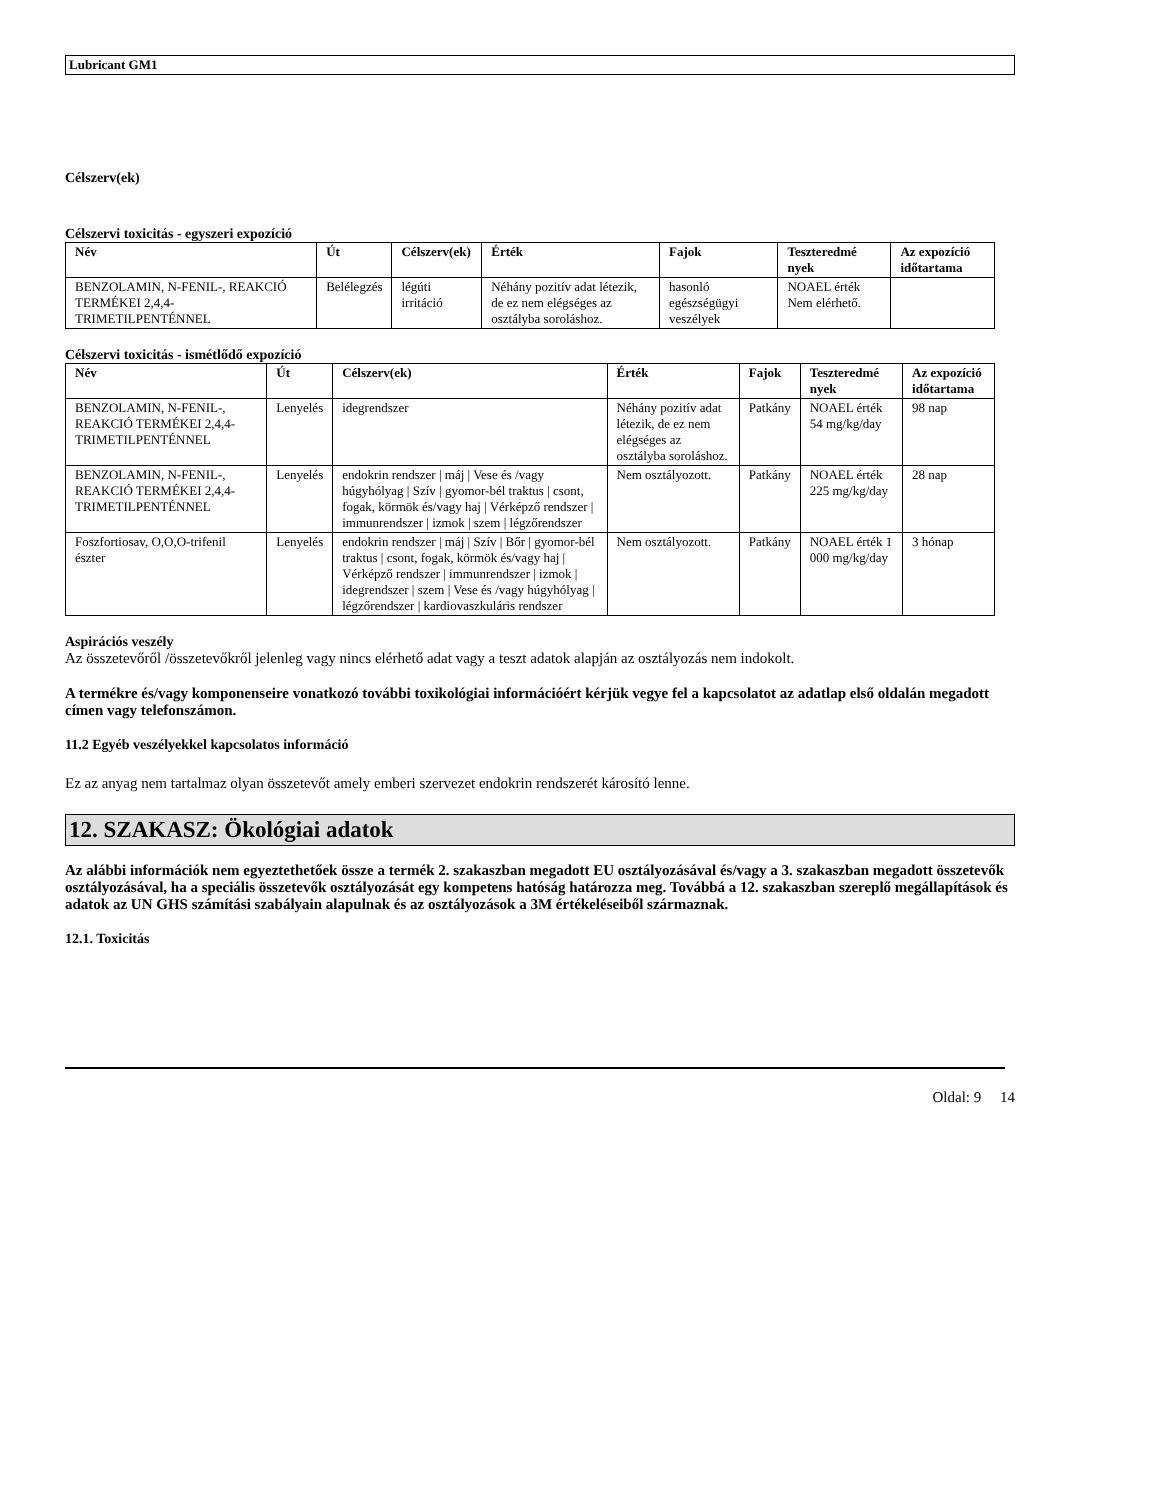Lubricant GM1
Célszerv(ek)
Célszervi toxicitás - egyszeri expozíció
| Név | Út | Célszerv(ek) | Érték | Fajok | Teszteredmé nyek | Az expozíció időtartama |
| --- | --- | --- | --- | --- | --- | --- |
| BENZOLAMIN, N-FENIL-, REAKCIÓ TERMÉKEI 2,4,4-TRIMETILPENTÉNNEL | Belélegzés | légúti irritáció | Néhány pozitív adat létezik, de ez nem elégséges az osztályba soroláshoz. | hasonló egészségügyi veszélyek | NOAEL érték Nem elérhető. | |
Célszervi toxicitás - ismétlődő expozíció
| Név | Út | Célszerv(ek) | Érték | Fajok | Teszteredmé nyek | Az expozíció időtartama |
| --- | --- | --- | --- | --- | --- | --- |
| BENZOLAMIN, N-FENIL-, REAKCIÓ TERMÉKEI 2,4,4-TRIMETILPENTÉNNEL | Lenyelés | idegrendszer | Néhány pozitív adat létezik, de ez nem elégséges az osztályba soroláshoz. | Patkány | NOAEL érték 54 mg/kg/day | 98 nap |
| BENZOLAMIN, N-FENIL-, REAKCIÓ TERMÉKEI 2,4,4-TRIMETILPENTÉNNEL | Lenyelés | endokrin rendszer / máj / Vese és /vagy húgyhólyag / Szív / gyomor-bél traktus / csont, fogak, körmök és/vagy haj / Vérképző rendszer / immunrendszer / izmok / szem / légzőrendszer | Nem osztályozott. | Patkány | NOAEL érték 225 mg/kg/day | 28 nap |
| Foszfortiosav, O,O,O-trifenil észter | Lenyelés | endokrin rendszer / máj / Szív / Bőr / gyomor-bél traktus / csont, fogak, körmök és/vagy haj / Vérképző rendszer / immunrendszer / izmok / idegrendszer / szem / Vese és /vagy húgyhólyag / légzőrendszer / kardiovaszkuláris rendszer | Nem osztályozott. | Patkány | NOAEL érték 1 000 mg/kg/day | 3 hónap |
Aspirációs veszély
Az összetevőről /összetevőkről jelenleg vagy nincs elérhető adat vagy a teszt adatok alapján az osztályozás nem indokolt.
A termékre és/vagy komponenseire vonatkozó további toxikológiai információért kérjük vegye fel a kapcsolatot az adatlap első oldalán megadott címen vagy telefonszámon.
11.2 Egyéb veszélyekkel kapcsolatos információ
Ez az anyag nem tartalmaz olyan összetevőt amely emberi szervezet endokrin rendszerét károsító lenne.
12. SZAKASZ: Ökológiai adatok
Az alábbi információk nem egyeztethetőek össze a termék 2. szakaszban megadott EU osztályozásával és/vagy a 3. szakaszban megadott összetevők osztályozásával, ha a speciális összetevők osztályozását egy kompetens hatóság határozza meg. Továbbá a 12. szakaszban szereplő megállapítások és adatok az UN GHS számítási szabályain alapulnak és az osztályozások a 3M értékeléseiből származnak.
12.1. Toxicitás
Oldal: 9 14